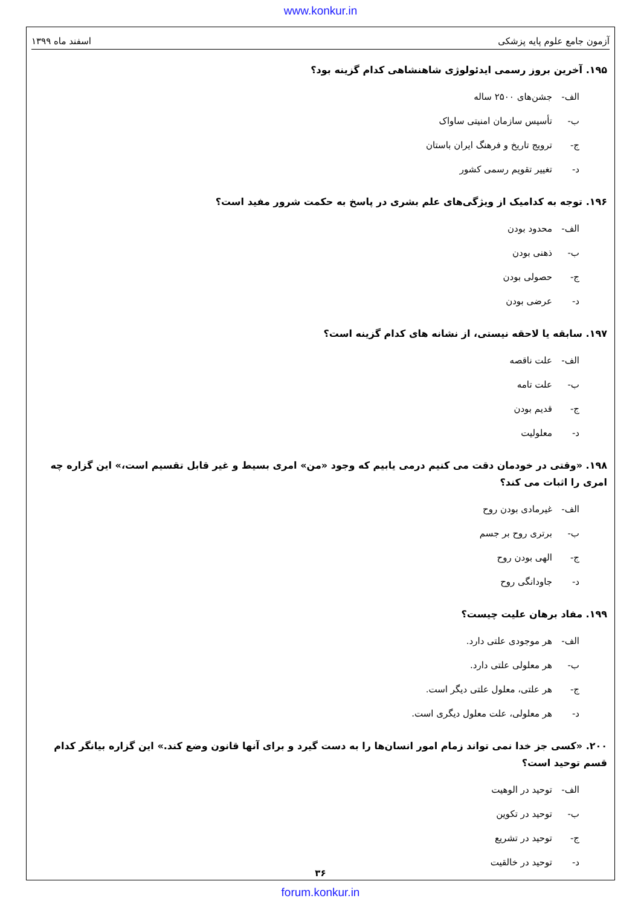www.konkur.in
آزمون جامع علوم پایه پزشکی اسفند ماه ۱۳۹۹
۱۹۵. آخرین بروز رسمی ایدئولوژی شاهنشاهی کدام گزینه بود؟
الف- جشن‌های ۲۵۰۰ ساله
ب- تأسیس سازمان امنیتی ساواک
ج- ترویج تاریخ و فرهنگ ایران باستان
د- تغییر تقویم رسمی کشور
۱۹۶. توجه به کدامیک از ویژگی‌های علم بشری در پاسخ به حکمت شرور مفید است؟
الف- محدود بودن
ب- ذهنی بودن
ج- حصولی بودن
د- عرضی بودن
۱۹۷. سابقه یا لاحقه نیستی، از نشانه های کدام گزینه است؟
الف- علت ناقصه
ب- علت تامه
ج- قدیم بودن
د- معلولیت
۱۹۸. «وقتی در خودمان دقت می کنیم درمی یابیم که وجود «من» امری بسیط و غیر قابل تقسیم است،» این گزاره چه امری را اثبات می کند؟
الف- غیرمادی بودن روح
ب- برتری روح بر جسم
ج- الهی بودن روح
د- جاودانگی روح
۱۹۹. مفاد برهان علیت چیست؟
الف- هر موجودی علتی دارد.
ب- هر معلولی علتی دارد.
ج- هر علتی، معلول علتی دیگر است.
د- هر معلولی، علت معلول دیگری است.
۲۰۰. «کسی جز خدا نمی تواند زمام امور انسان‌ها را به دست گیرد و برای آنها قانون وضع کند.» این گزاره بیانگر کدام قسم توحید است؟
الف- توحید در الوهیت
ب- توحید در تکوین
ج- توحید در تشریع
د- توحید در خالقیت
۳۶
forum.konkur.in